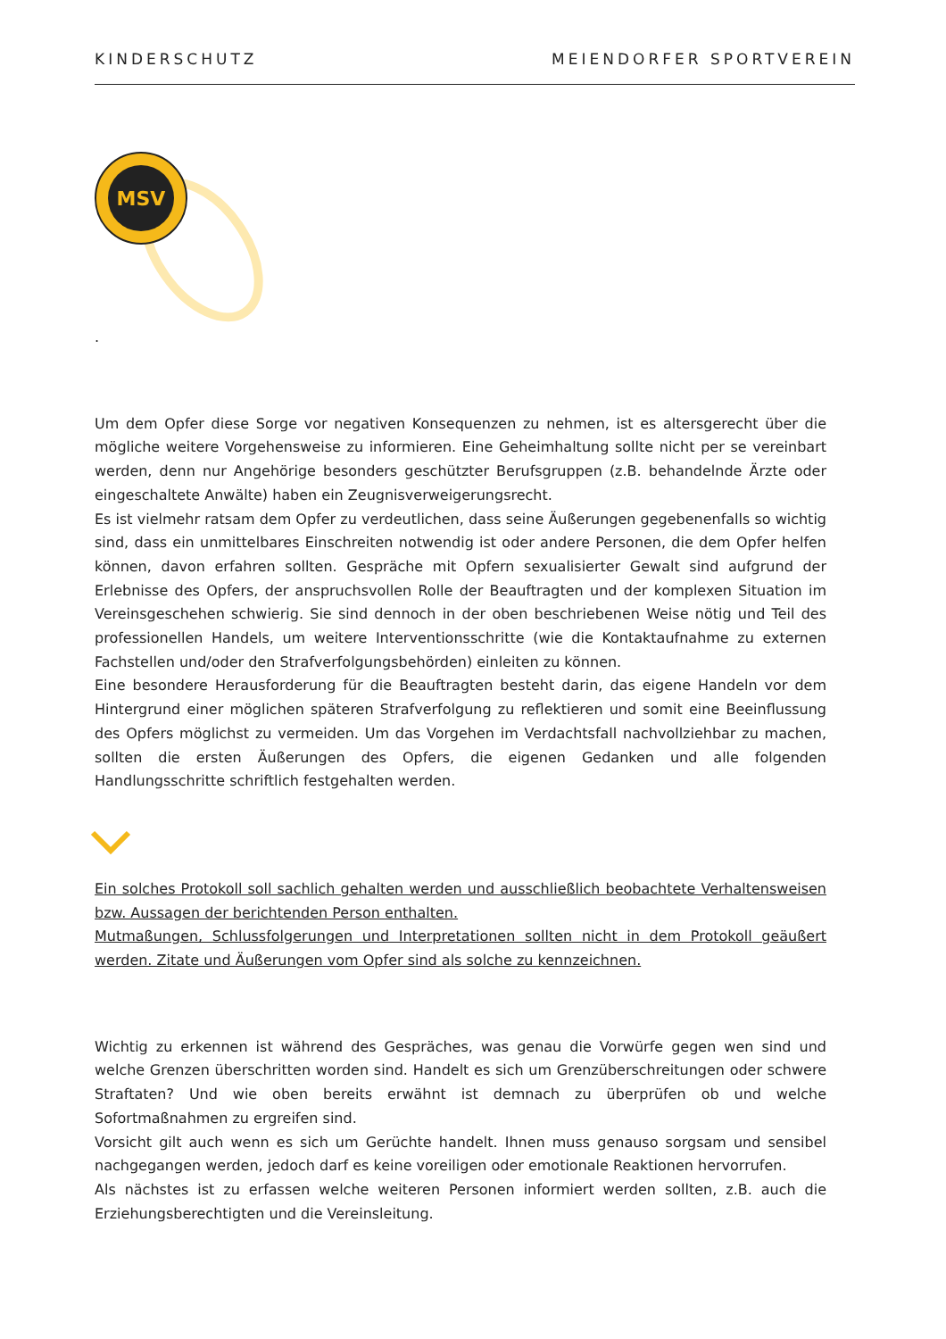KINDERSCHUTZ MEIENDORFER SPORTVEREIN
MSV
.
Um dem Opfer diese Sorge vor negativen Konsequenzen zu nehmen, ist es altersgerecht über die mögliche weitere Vorgehensweise zu informieren. Eine Geheimhaltung sollte nicht per se vereinbart werden, denn nur Angehörige besonders geschützter Berufsgruppen (z.B. behandelnde Ärzte oder eingeschaltete Anwälte) haben ein Zeugnisverweigerungsrecht.
Es ist vielmehr ratsam dem Opfer zu verdeutlichen, dass seine Äußerungen gegebenenfalls so wichtig sind, dass ein unmittelbares Einschreiten notwendig ist oder andere Personen, die dem Opfer helfen können, davon erfahren sollten. Gespräche mit Opfern sexualisierter Gewalt sind aufgrund der Erlebnisse des Opfers, der anspruchsvollen Rolle der Beauftragten und der komplexen Situation im Vereinsgeschehen schwierig. Sie sind dennoch in der oben beschriebenen Weise nötig und Teil des professionellen Handels, um weitere Interventionsschritte (wie die Kontaktaufnahme zu externen Fachstellen und/oder den Strafverfolgungsbehörden) einleiten zu können.
Eine besondere Herausforderung für die Beauftragten besteht darin, das eigene Handeln vor dem Hintergrund einer möglichen späteren Strafverfolgung zu reflektieren und somit eine Beeinflussung des Opfers möglichst zu vermeiden. Um das Vorgehen im Verdachtsfall nachvollziehbar zu machen, sollten die ersten Äußerungen des Opfers, die eigenen Gedanken und alle folgenden Handlungsschritte schriftlich festgehalten werden.
Ein solches Protokoll soll sachlich gehalten werden und ausschließlich beobachtete Verhaltensweisen bzw. Aussagen der berichtenden Person enthalten.
Mutmaßungen, Schlussfolgerungen und Interpretationen sollten nicht in dem Protokoll geäußert werden. Zitate und Äußerungen vom Opfer sind als solche zu kennzeichnen.
Wichtig zu erkennen ist während des Gespräches, was genau die Vorwürfe gegen wen sind und welche Grenzen überschritten worden sind. Handelt es sich um Grenzüberschreitungen oder schwere Straftaten? Und wie oben bereits erwähnt ist demnach zu überprüfen ob und welche Sofortmaßnahmen zu ergreifen sind.
Vorsicht gilt auch wenn es sich um Gerüchte handelt. Ihnen muss genauso sorgsam und sensibel nachgegangen werden, jedoch darf es keine voreiligen oder emotionale Reaktionen hervorrufen.
Als nächstes ist zu erfassen welche weiteren Personen informiert werden sollten, z.B. auch die Erziehungsberechtigten und die Vereinsleitung.